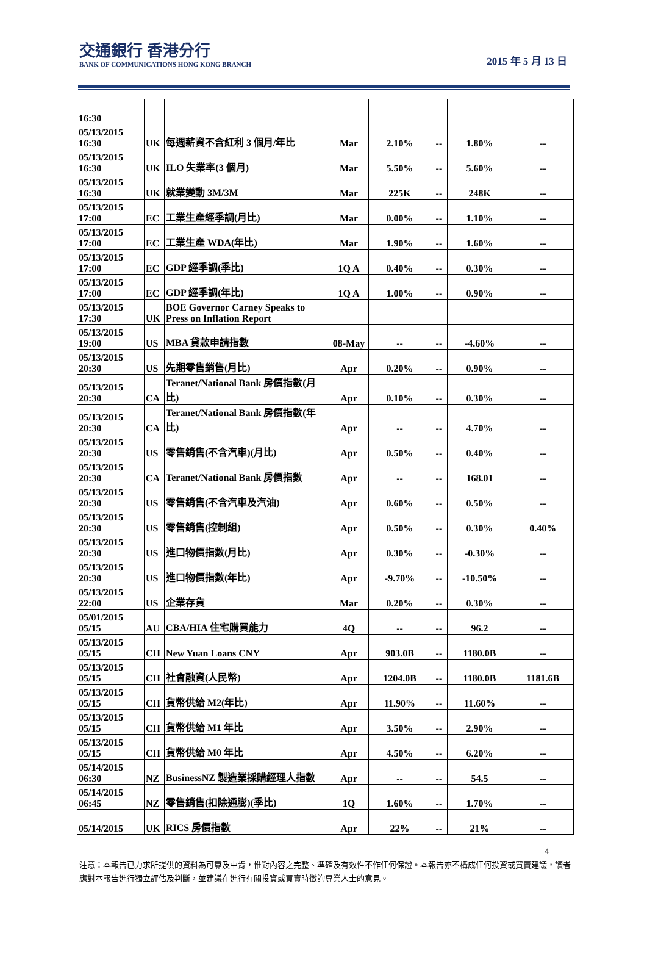交通銀行 香港分行
BANK OF COMMUNICATIONS HONG KONG BRANCH
2015 年 5 月 13 日
| 16:30 | | | | | | | |
| 05/13/2015 16:30 | UK | 每週薪資不含紅利 3 個月/年比 | Mar | 2.10% | -- | 1.80% | -- |
| 05/13/2015 16:30 | UK | ILO 失業率(3 個月) | Mar | 5.50% | -- | 5.60% | -- |
| 05/13/2015 16:30 | UK | 就業變動 3M/3M | Mar | 225K | -- | 248K | -- |
| 05/13/2015 17:00 | EC | 工業生產經季調(月比) | Mar | 0.00% | -- | 1.10% | -- |
| 05/13/2015 17:00 | EC | 工業生產 WDA(年比) | Mar | 1.90% | -- | 1.60% | -- |
| 05/13/2015 17:00 | EC | GDP 經季調(季比) | 1Q A | 0.40% | -- | 0.30% | -- |
| 05/13/2015 17:00 | EC | GDP 經季調(年比) | 1Q A | 1.00% | -- | 0.90% | -- |
| 05/13/2015 17:30 | UK | BOE Governor Carney Speaks to Press on Inflation Report | | | | | |
| 05/13/2015 19:00 | US | MBA 貸款申請指數 | 08-May | -- | -- | -4.60% | -- |
| 05/13/2015 20:30 | US | 先期零售銷售(月比) | Apr | 0.20% | -- | 0.90% | -- |
| 05/13/2015 20:30 | CA | Teranet/National Bank 房價指數(月比) | Apr | 0.10% | -- | 0.30% | -- |
| 05/13/2015 20:30 | CA | Teranet/National Bank 房價指數(年比) | Apr | -- | -- | 4.70% | -- |
| 05/13/2015 20:30 | US | 零售銷售(不含汽車)(月比) | Apr | 0.50% | -- | 0.40% | -- |
| 05/13/2015 20:30 | CA | Teranet/National Bank 房價指數 | Apr | -- | -- | 168.01 | -- |
| 05/13/2015 20:30 | US | 零售銷售(不含汽車及汽油) | Apr | 0.60% | -- | 0.50% | -- |
| 05/13/2015 20:30 | US | 零售銷售(控制組) | Apr | 0.50% | -- | 0.30% | 0.40% |
| 05/13/2015 20:30 | US | 進口物價指數(月比) | Apr | 0.30% | -- | -0.30% | -- |
| 05/13/2015 20:30 | US | 進口物價指數(年比) | Apr | -9.70% | -- | -10.50% | -- |
| 05/13/2015 22:00 | US | 企業存貨 | Mar | 0.20% | -- | 0.30% | -- |
| 05/01/2015 05/15 | AU | CBA/HIA 住宅購買能力 | 4Q | -- | -- | 96.2 | -- |
| 05/13/2015 05/15 | CH | New Yuan Loans CNY | Apr | 903.0B | -- | 1180.0B | -- |
| 05/13/2015 05/15 | CH | 社會融資(人民幣) | Apr | 1204.0B | -- | 1180.0B | 1181.6B |
| 05/13/2015 05/15 | CH | 貨幣供給 M2(年比) | Apr | 11.90% | -- | 11.60% | -- |
| 05/13/2015 05/15 | CH | 貨幣供給 M1 年比 | Apr | 3.50% | -- | 2.90% | -- |
| 05/13/2015 05/15 | CH | 貨幣供給 M0 年比 | Apr | 4.50% | -- | 6.20% | -- |
| 05/14/2015 06:30 | NZ | BusinessNZ 製造業採購經理人指數 | Apr | -- | -- | 54.5 | -- |
| 05/14/2015 06:45 | NZ | 零售銷售(扣除通膨)(季比) | 1Q | 1.60% | -- | 1.70% | -- |
| 05/14/2015 | UK | RICS 房價指數 | Apr | 22% | -- | 21% | -- |
4
注意：本報告已力求所提供的資料為可靠及中肯，惟對內容之完整、準確及有效性不作任何保證。本報告亦不構成任何投資或買賣建議，讀者應對本報告進行獨立評估及判斷，並建議在進行有關投資或買賣時徵詢專業人士的意見。